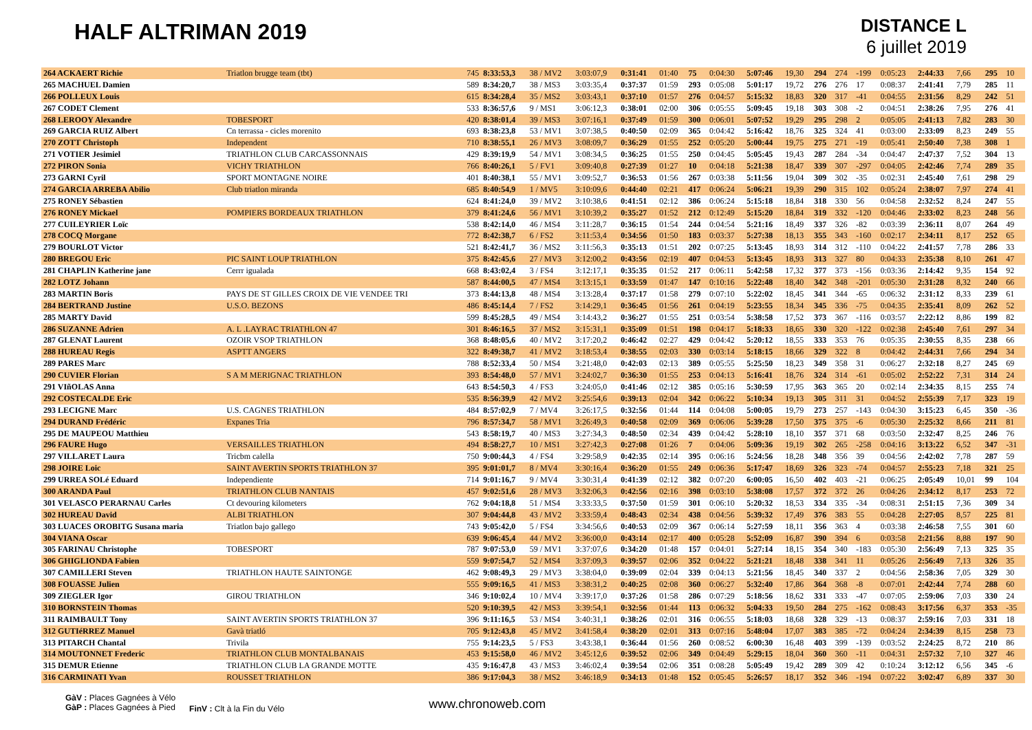HALF ALTRIMAN 2019
DISTANCE L
6 juillet 2019
| 264 ACKAERT Richie | Triatlon brugge team (tbt) | 745 | 8:33:53,3 | 38 / MV2 | 3:03:07,9 | 0:31:41 | 01:40 | 75 | 0:04:30 | 5:07:46 | 19,30 | 294 | 274 | -199 | 0:05:23 | 2:44:33 | 7,66 | 295 | 10 |
| 265 MACHUEL Damien | | 589 | 8:34:20,7 | 38 / MS3 | 3:03:35,4 | 0:37:37 | 01:59 | 293 | 0:05:08 | 5:01:17 | 19,72 | 276 | 276 | 17 | 0:08:37 | 2:41:41 | 7,79 | 285 | 11 |
| 266 POLLEUX Louis | | 615 | 8:34:28,4 | 35 / MS2 | 3:03:43,1 | 0:37:10 | 01:57 | 276 | 0:04:57 | 5:15:32 | 18,83 | 320 | 317 | -41 | 0:04:55 | 2:31:56 | 8,29 | 242 | 51 |
| 267 CODET Clement | | 533 | 8:36:57,6 | 9 / MS1 | 3:06:12,3 | 0:38:01 | 02:00 | 306 | 0:05:55 | 5:09:45 | 19,18 | 303 | 308 | -2 | 0:04:51 | 2:38:26 | 7,95 | 276 | 41 |
| 268 LEROOY Alexandre | TOBESPORT | 420 | 8:38:01,4 | 39 / MS3 | 3:07:16,1 | 0:37:49 | 01:59 | 300 | 0:06:01 | 5:07:52 | 19,29 | 295 | 298 | 2 | 0:05:05 | 2:41:13 | 7,82 | 283 | 30 |
| 269 GARCIA RUIZ Albert | Cn terrassa - cicles morenito | 693 | 8:38:23,8 | 53 / MV1 | 3:07:38,5 | 0:40:50 | 02:09 | 365 | 0:04:42 | 5:16:42 | 18,76 | 325 | 324 | 41 | 0:03:00 | 2:33:09 | 8,23 | 249 | 55 |
| 270 ZOTT Christoph | Independent | 710 | 8:38:55,1 | 26 / MV3 | 3:08:09,7 | 0:36:29 | 01:55 | 252 | 0:05:20 | 5:00:44 | 19,75 | 275 | 271 | -19 | 0:05:41 | 2:50:40 | 7,38 | 308 | 1 |
| 271 VOTIER Jesimiel | TRIATHLON CLUB CARCASSONNAIS | 429 | 8:39:19,9 | 54 / MV1 | 3:08:34,5 | 0:36:25 | 01:55 | 250 | 0:04:45 | 5:05:45 | 19,43 | 287 | 284 | -34 | 0:04:47 | 2:47:37 | 7,52 | 304 | 13 |
| 272 PIRON Sonia | VICHY TRIATHLON | 766 | 8:40:26,1 | 5 / FV1 | 3:09:40,8 | 0:27:39 | 01:27 | 10 | 0:04:18 | 5:21:38 | 18,47 | 339 | 307 | -297 | 0:04:05 | 2:42:46 | 7,74 | 289 | 35 |
| 273 GARNI Cyril | SPORT MONTAGNE NOIRE | 401 | 8:40:38,1 | 55 / MV1 | 3:09:52,7 | 0:36:53 | 01:56 | 267 | 0:03:38 | 5:11:56 | 19,04 | 309 | 302 | -35 | 0:02:31 | 2:45:40 | 7,61 | 298 | 29 |
| 274 GARCIA ARREBA Abilio | Club triatlon miranda | 685 | 8:40:54,9 | 1 / MV5 | 3:10:09,6 | 0:44:40 | 02:21 | 417 | 0:06:24 | 5:06:21 | 19,39 | 290 | 315 | 102 | 0:05:24 | 2:38:07 | 7,97 | 274 | 41 |
| 275 RONEY Sébastien | | 624 | 8:41:24,0 | 39 / MV2 | 3:10:38,6 | 0:41:51 | 02:12 | 386 | 0:06:24 | 5:15:18 | 18,84 | 318 | 330 | 56 | 0:04:58 | 2:32:52 | 8,24 | 247 | 55 |
| 276 RONEY Mickael | POMPIERS BORDEAUX TRIATHLON | 379 | 8:41:24,6 | 56 / MV1 | 3:10:39,2 | 0:35:27 | 01:52 | 212 | 0:12:49 | 5:15:20 | 18,84 | 319 | 332 | -120 | 0:04:46 | 2:33:02 | 8,23 | 248 | 56 |
| 277 CUILEYRIER Loïc | | 538 | 8:42:14,0 | 46 / MS4 | 3:11:28,7 | 0:36:15 | 01:54 | 244 | 0:04:54 | 5:21:16 | 18,49 | 337 | 326 | -82 | 0:03:39 | 2:36:11 | 8,07 | 264 | 49 |
| 278 COCQ Morgane | | 772 | 8:42:38,7 | 6 / FS2 | 3:11:53,4 | 0:34:56 | 01:50 | 183 | 0:03:37 | 5:27:38 | 18,13 | 355 | 343 | -160 | 0:02:17 | 2:34:11 | 8,17 | 252 | 65 |
| 279 BOURLOT Victor | | 521 | 8:42:41,7 | 36 / MS2 | 3:11:56,3 | 0:35:13 | 01:51 | 202 | 0:07:25 | 5:13:45 | 18,93 | 314 | 312 | -110 | 0:04:22 | 2:41:57 | 7,78 | 286 | 33 |
| 280 BREGOU Eric | PIC SAINT LOUP TRIATHLON | 375 | 8:42:45,6 | 27 / MV3 | 3:12:00,2 | 0:43:56 | 02:19 | 407 | 0:04:53 | 5:13:45 | 18,93 | 313 | 327 | 80 | 0:04:33 | 2:35:38 | 8,10 | 261 | 47 |
| 281 CHAPLIN Katherine jane | Cerrr igualada | 668 | 8:43:02,4 | 3 / FS4 | 3:12:17,1 | 0:35:35 | 01:52 | 217 | 0:06:11 | 5:42:58 | 17,32 | 377 | 373 | -156 | 0:03:36 | 2:14:42 | 9,35 | 154 | 92 |
| 282 LOTZ Johann | | 587 | 8:44:00,5 | 47 / MS4 | 3:13:15,1 | 0:33:59 | 01:47 | 147 | 0:10:16 | 5:22:48 | 18,40 | 342 | 348 | -201 | 0:05:30 | 2:31:28 | 8,32 | 240 | 66 |
| 283 MARTIN Boris | PAYS DE ST GILLES CROIX DE VIE VENDEE TRI | 373 | 8:44:13,8 | 48 / MS4 | 3:13:28,4 | 0:37:17 | 01:58 | 279 | 0:07:10 | 5:22:02 | 18,45 | 341 | 344 | -65 | 0:06:32 | 2:31:12 | 8,33 | 239 | 61 |
| 284 BERTRAND Justine | U.S.O. BEZONS | 486 | 8:45:14,4 | 7 / FS2 | 3:14:29,1 | 0:36:45 | 01:56 | 261 | 0:04:19 | 5:23:55 | 18,34 | 345 | 336 | -75 | 0:04:35 | 2:35:41 | 8,09 | 262 | 52 |
| 285 MARTY David | | 599 | 8:45:28,5 | 49 / MS4 | 3:14:43,2 | 0:36:27 | 01:55 | 251 | 0:03:54 | 5:38:58 | 17,52 | 373 | 367 | -116 | 0:03:57 | 2:22:12 | 8,86 | 199 | 82 |
| 286 SUZANNE Adrien | A. L .LAYRAC TRIATHLON 47 | 301 | 8:46:16,5 | 37 / MS2 | 3:15:31,1 | 0:35:09 | 01:51 | 198 | 0:04:17 | 5:18:33 | 18,65 | 330 | 320 | -122 | 0:02:38 | 2:45:40 | 7,61 | 297 | 34 |
| 287 GLENAT Laurent | OZOIR VSOP TRIATHLON | 368 | 8:48:05,6 | 40 / MV2 | 3:17:20,2 | 0:46:42 | 02:27 | 429 | 0:04:42 | 5:20:12 | 18,55 | 333 | 353 | 76 | 0:05:35 | 2:30:55 | 8,35 | 238 | 66 |
| 288 HUREAU Regis | ASPTT ANGERS | 322 | 8:49:38,7 | 41 / MV2 | 3:18:53,4 | 0:38:55 | 02:03 | 330 | 0:03:14 | 5:18:15 | 18,66 | 329 | 322 | 8 | 0:04:42 | 2:44:31 | 7,66 | 294 | 34 |
| 289 PARES Marc | | 788 | 8:52:33,4 | 50 / MS4 | 3:21:48,0 | 0:42:03 | 02:13 | 389 | 0:05:55 | 5:25:50 | 18,23 | 349 | 358 | 31 | 0:06:27 | 2:32:18 | 8,27 | 245 | 69 |
| 290 CUVIER Florian | S A M MERIGNAC TRIATHLON | 393 | 8:54:48,0 | 57 / MV1 | 3:24:02,7 | 0:36:30 | 01:55 | 253 | 0:04:13 | 5:16:41 | 18,76 | 324 | 314 | -61 | 0:05:02 | 2:52:22 | 7,31 | 314 | 24 |
| 291 VIñOLAS Anna | | 643 | 8:54:50,3 | 4 / FS3 | 3:24:05,0 | 0:41:46 | 02:12 | 385 | 0:05:16 | 5:30:59 | 17,95 | 363 | 365 | 20 | 0:02:14 | 2:34:35 | 8,15 | 255 | 74 |
| 292 COSTECALDE Eric | | 535 | 8:56:39,9 | 42 / MV2 | 3:25:54,6 | 0:39:13 | 02:04 | 342 | 0:06:22 | 5:10:34 | 19,13 | 305 | 311 | 31 | 0:04:52 | 2:55:39 | 7,17 | 323 | 19 |
| 293 LECIGNE Marc | U.S. CAGNES TRIATHLON | 484 | 8:57:02,9 | 7 / MV4 | 3:26:17,5 | 0:32:56 | 01:44 | 114 | 0:04:08 | 5:00:05 | 19,79 | 273 | 257 | -143 | 0:04:30 | 3:15:23 | 6,45 | 350 | -36 |
| 294 DURAND Frédéric | Expanes Tria | 796 | 8:57:34,7 | 58 / MV1 | 3:26:49,3 | 0:40:58 | 02:09 | 369 | 0:06:06 | 5:39:28 | 17,50 | 375 | 375 | -6 | 0:05:30 | 2:25:32 | 8,66 | 211 | 81 |
| 295 DE MAUPEOU Matthieu | | 543 | 8:58:19,7 | 40 / MS3 | 3:27:34,3 | 0:48:50 | 02:34 | 439 | 0:04:42 | 5:28:10 | 18,10 | 357 | 371 | 68 | 0:03:50 | 2:32:47 | 8,25 | 246 | 76 |
| 296 FAURE Hugo | VERSAILLES TRIATHLON | 494 | 8:58:27,7 | 10 / MS1 | 3:27:42,3 | 0:27:08 | 01:26 | 7 | 0:04:06 | 5:09:36 | 19,19 | 302 | 265 | -258 | 0:04:16 | 3:13:22 | 6,52 | 347 | -31 |
| 297 VILLARET Laura | Tricbm calella | 750 | 9:00:44,3 | 4 / FS4 | 3:29:58,9 | 0:42:35 | 02:14 | 395 | 0:06:16 | 5:24:56 | 18,28 | 348 | 356 | 39 | 0:04:56 | 2:42:02 | 7,78 | 287 | 59 |
| 298 JOIRE Loic | SAINT AVERTIN SPORTS TRIATHLON 37 | 395 | 9:01:01,7 | 8 / MV4 | 3:30:16,4 | 0:36:20 | 01:55 | 249 | 0:06:36 | 5:17:47 | 18,69 | 326 | 323 | -74 | 0:04:57 | 2:55:23 | 7,18 | 321 | 25 |
| 299 URREA SOLé Eduard | Independiente | 714 | 9:01:16,7 | 9 / MV4 | 3:30:31,4 | 0:41:39 | 02:12 | 382 | 0:07:20 | 6:00:05 | 16,50 | 402 | 403 | -21 | 0:06:25 | 2:05:49 | 10,01 | 99 | 104 |
| 300 ARANDA Paul | TRIATHLON CLUB NANTAIS | 457 | 9:02:51,6 | 28 / MV3 | 3:32:06,3 | 0:42:56 | 02:16 | 398 | 0:03:10 | 5:38:08 | 17,57 | 372 | 372 | 26 | 0:04:26 | 2:34:12 | 8,17 | 253 | 72 |
| 301 VELASCO PERARNAU Carles | Ct devouring kilometers | 762 | 9:04:18,8 | 51 / MS4 | 3:33:33,5 | 0:37:50 | 01:59 | 301 | 0:06:10 | 5:20:32 | 18,53 | 334 | 335 | -34 | 0:08:31 | 2:51:15 | 7,36 | 309 | 34 |
| 302 HUREAU David | ALBI TRIATHLON | 307 | 9:04:44,8 | 43 / MV2 | 3:33:59,4 | 0:48:43 | 02:34 | 438 | 0:04:56 | 5:39:32 | 17,49 | 376 | 383 | 55 | 0:04:28 | 2:27:05 | 8,57 | 225 | 81 |
| 303 LUACES OROBITG Susana maria | Triatlon bajo gallego | 743 | 9:05:42,0 | 5 / FS4 | 3:34:56,6 | 0:40:53 | 02:09 | 367 | 0:06:14 | 5:27:59 | 18,11 | 356 | 363 | 4 | 0:03:38 | 2:46:58 | 7,55 | 301 | 60 |
| 304 VIANA Oscar | | 639 | 9:06:45,4 | 44 / MV2 | 3:36:00,0 | 0:43:14 | 02:17 | 400 | 0:05:28 | 5:52:09 | 16,87 | 390 | 394 | 6 | 0:03:58 | 2:21:56 | 8,88 | 197 | 90 |
| 305 FARINAU Christophe | TOBESPORT | 787 | 9:07:53,0 | 59 / MV1 | 3:37:07,6 | 0:34:20 | 01:48 | 157 | 0:04:01 | 5:27:14 | 18,15 | 354 | 340 | -183 | 0:05:30 | 2:56:49 | 7,13 | 325 | 35 |
| 306 GHIGLIONDA Fabien | | 559 | 9:07:54,7 | 52 / MS4 | 3:37:09,3 | 0:39:57 | 02:06 | 352 | 0:04:22 | 5:21:21 | 18,48 | 338 | 341 | 11 | 0:05:26 | 2:56:49 | 7,13 | 326 | 35 |
| 307 CAMILLERI Steven | TRIATHLON HAUTE SAINTONGE | 462 | 9:08:49,3 | 29 / MV3 | 3:38:04,0 | 0:39:09 | 02:04 | 339 | 0:04:13 | 5:21:56 | 18,45 | 340 | 337 | 2 | 0:04:56 | 2:58:36 | 7,05 | 329 | 30 |
| 308 FOUASSE Julien | | 555 | 9:09:16,5 | 41 / MS3 | 3:38:31,2 | 0:40:25 | 02:08 | 360 | 0:06:27 | 5:32:40 | 17,86 | 364 | 368 | -8 | 0:07:01 | 2:42:44 | 7,74 | 288 | 60 |
| 309 ZIEGLER Igor | GIROU TRIATHLON | 346 | 9:10:02,4 | 10 / MV4 | 3:39:17,0 | 0:37:26 | 01:58 | 286 | 0:07:29 | 5:18:56 | 18,62 | 331 | 333 | -47 | 0:07:05 | 2:59:06 | 7,03 | 330 | 24 |
| 310 BORNSTEIN Thomas | | 520 | 9:10:39,5 | 42 / MS3 | 3:39:54,1 | 0:32:56 | 01:44 | 113 | 0:06:32 | 5:04:33 | 19,50 | 284 | 275 | -162 | 0:08:43 | 3:17:56 | 6,37 | 353 | -35 |
| 311 RAIMBAULT Tony | SAINT AVERTIN SPORTS TRIATHLON 37 | 396 | 9:11:16,5 | 53 / MS4 | 3:40:31,1 | 0:38:26 | 02:01 | 316 | 0:06:55 | 5:18:03 | 18,68 | 328 | 329 | -13 | 0:08:37 | 2:59:16 | 7,03 | 331 | 18 |
| 312 GUTIéRREZ Manuel | Gavà triatló | 705 | 9:12:43,8 | 45 / MV2 | 3:41:58,4 | 0:38:20 | 02:01 | 313 | 0:07:16 | 5:48:04 | 17,07 | 383 | 385 | -72 | 0:04:24 | 2:34:39 | 8,15 | 258 | 73 |
| 313 PITARCH Chantal | Trivila | 755 | 9:14:23,5 | 5 / FS3 | 3:43:38,1 | 0:36:44 | 01:56 | 260 | 0:08:52 | 6:00:30 | 16,48 | 403 | 399 | -139 | 0:03:52 | 2:24:25 | 8,72 | 210 | 86 |
| 314 MOUTONNET Frederic | TRIATHLON CLUB MONTALBANAIS | 453 | 9:15:58,0 | 46 / MV2 | 3:45:12,6 | 0:39:52 | 02:06 | 349 | 0:04:49 | 5:29:15 | 18,04 | 360 | 360 | -11 | 0:04:31 | 2:57:32 | 7,10 | 327 | 46 |
| 315 DEMUR Etienne | TRIATHLON CLUB LA GRANDE MOTTE | 435 | 9:16:47,8 | 43 / MS3 | 3:46:02,4 | 0:39:54 | 02:06 | 351 | 0:08:28 | 5:05:49 | 19,42 | 289 | 309 | 42 | 0:10:24 | 3:12:12 | 6,56 | 345 | -6 |
| 316 CARMINATI Yvan | ROUSSET TRIATHLON | 386 | 9:17:04,3 | 38 / MS2 | 3:46:18,9 | 0:34:13 | 01:48 | 152 | 0:05:45 | 5:26:57 | 18,17 | 352 | 346 | -194 | 0:07:22 | 3:02:47 | 6,89 | 337 | 30 |
GàV : Places Gagnées à Vélo
GàP : Places Gagnées à Pied
FinV : Clt à la Fin du Vélo
www.chronoweb.com